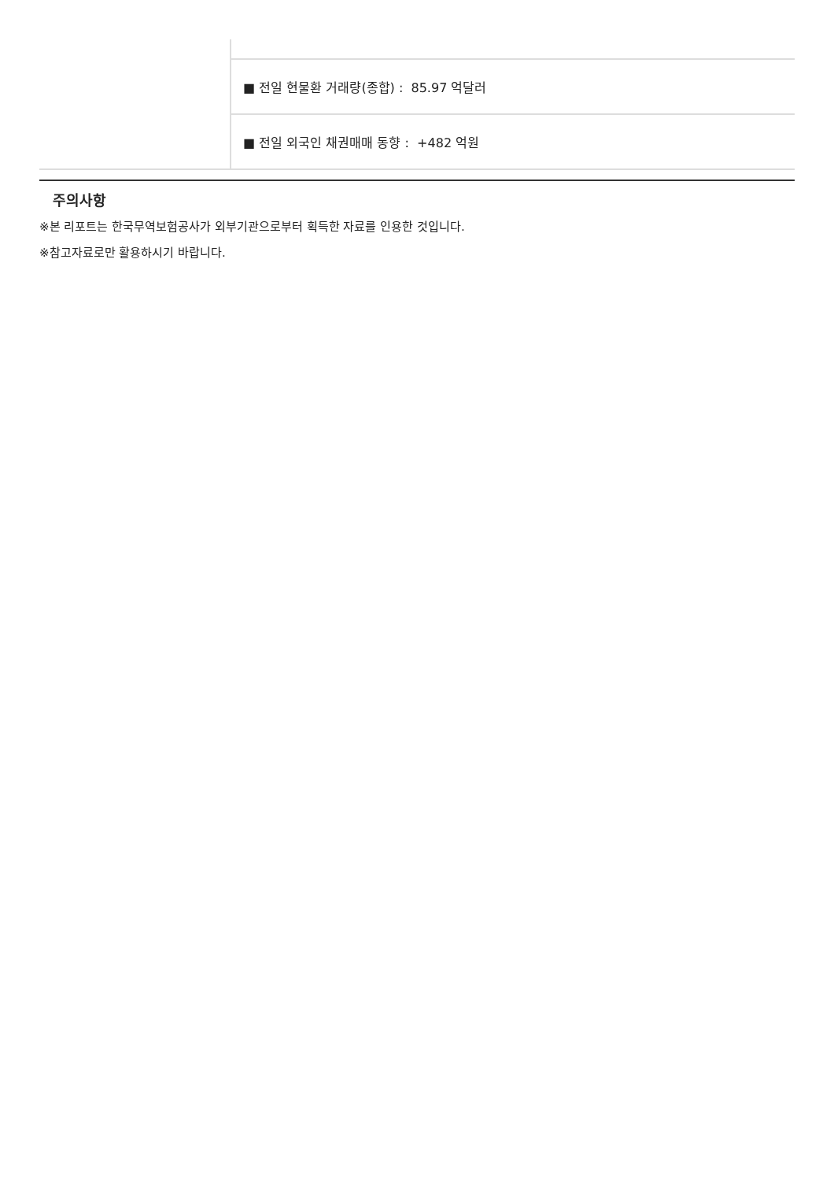| | ■ 전일 현물환 거래량(종합) : 85.97 억달러 |
| | ■ 전일 외국인 채권매매 동향 : +482 억원 |
주의사항
※본 리포트는 한국무역보험공사가 외부기관으로부터 획득한 자료를 인용한 것입니다.
※참고자료로만 활용하시기 바랍니다.